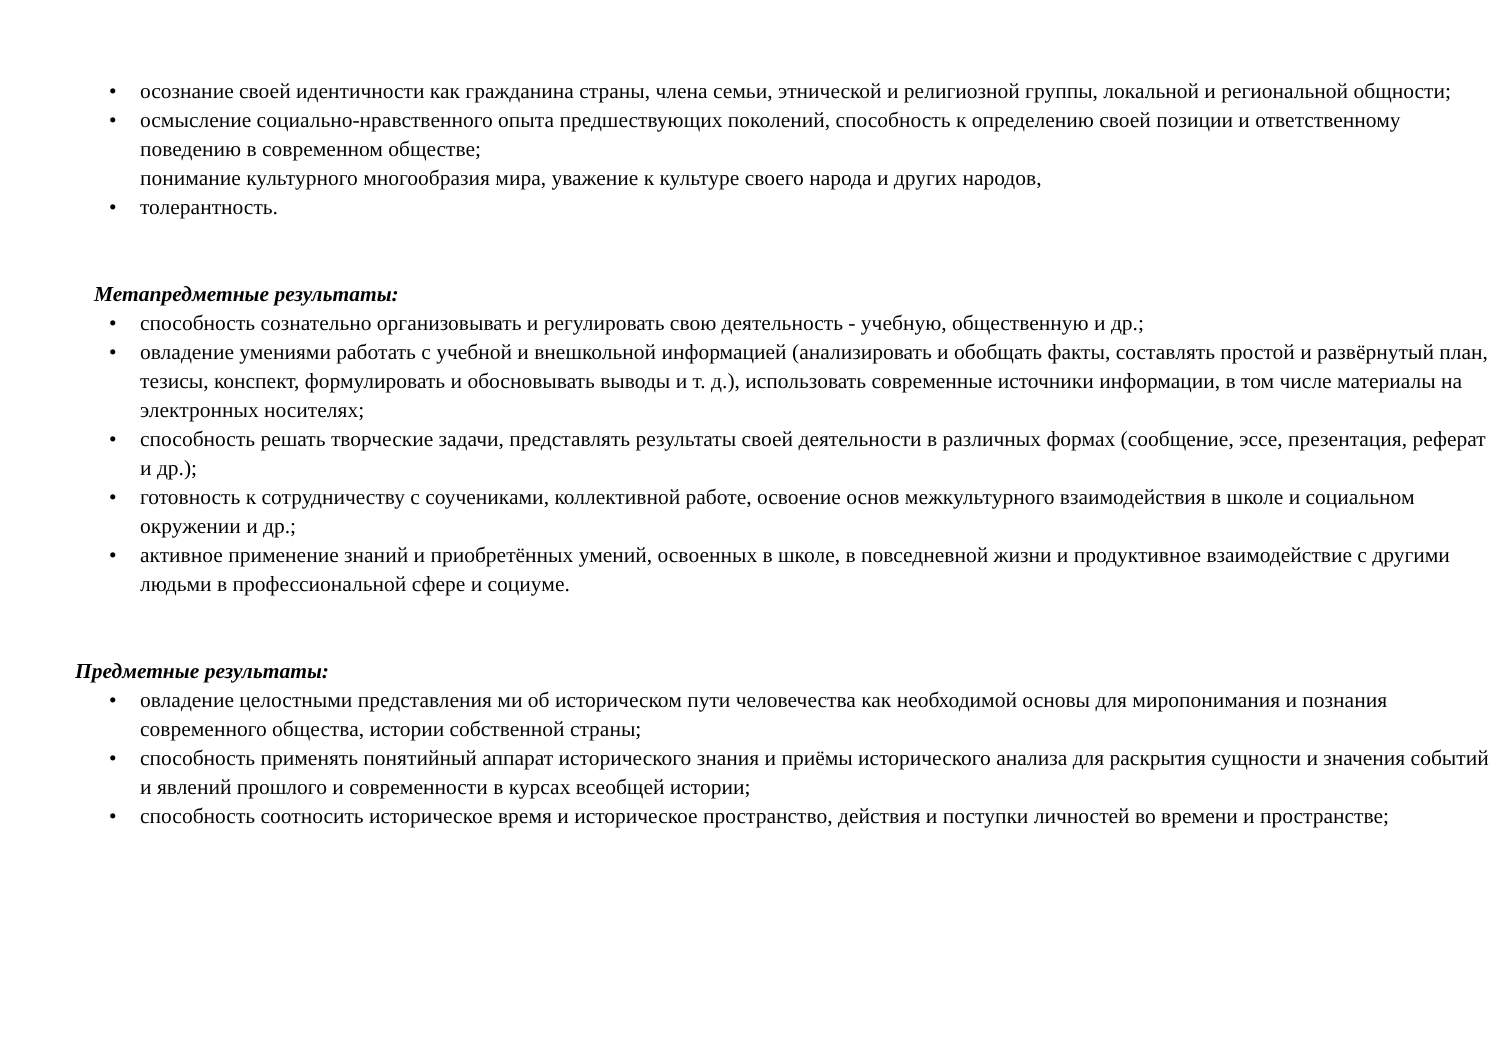• осознание своей идентичности как гражданина страны, члена семьи, этнической и религиозной группы, локальной и региональной общности;
• осмысление социально-нравственного опыта предшествующих поколений, способность к определению своей позиции и ответственному поведению в современном обществе;
понимание культурного многообразия мира, уважение к культуре своего народа и других народов,
• толерантность.
Метапредметные результаты:
• способность сознательно организовывать и регулировать свою деятельность - учебную, общественную и др.;
• овладение умениями работать с учебной и внешкольной информацией (анализировать и обобщать факты, составлять простой и развёрнутый план, тезисы, конспект, формулировать и обосновывать выводы и т. д.), использовать современные источники информации, в том числе материалы на электронных носителях;
• способность решать творческие задачи, представлять результаты своей деятельности в различных формах (сообщение, эссе, презентация, реферат и др.);
• готовность к сотрудничеству с соучениками, коллективной работе, освоение основ межкультурного взаимодействия в школе и социальном окружении и др.;
• активное применение знаний и приобретённых умений, освоенных в школе, в повседневной жизни и продуктивное взаимодействие с другими людьми в профессиональной сфере и социуме.
Предметные результаты:
• овладение целостными представления ми об историческом пути человечества как необходимой основы для миропонимания и познания современного общества, истории собственной страны;
• способность применять понятийный аппарат исторического знания и приёмы исторического анализа для раскрытия сущности и значения событий и явлений прошлого и современности в курсах всеобщей истории;
• способность соотносить историческое время и историческое пространство, действия и поступки личностей во времени и пространстве;